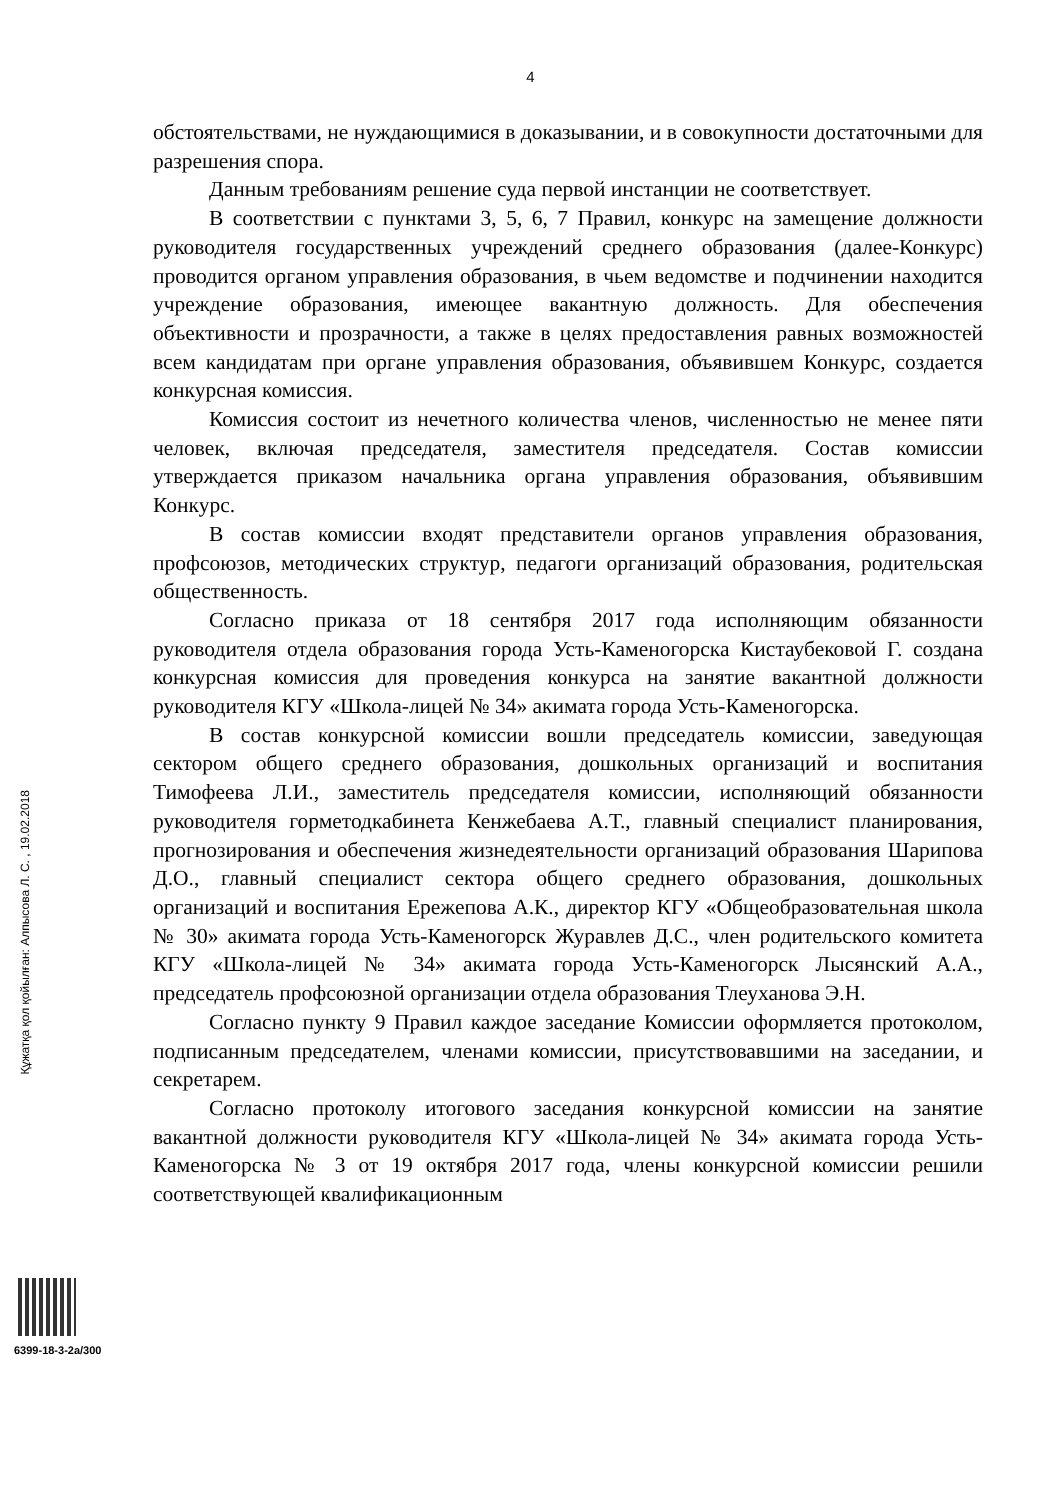4
обстоятельствами, не нуждающимися в доказывании, и в совокупности достаточными для разрешения спора.
Данным требованиям решение суда первой инстанции не соответствует.
В соответствии с пунктами 3, 5, 6, 7 Правил, конкурс на замещение должности руководителя государственных учреждений среднего образования (далее-Конкурс) проводится органом управления образования, в чьем ведомстве и подчинении находится учреждение образования, имеющее вакантную должность. Для обеспечения объективности и прозрачности, а также в целях предоставления равных возможностей всем кандидатам при органе управления образования, объявившем Конкурс, создается конкурсная комиссия.
Комиссия состоит из нечетного количества членов, численностью не менее пяти человек, включая председателя, заместителя председателя. Состав комиссии утверждается приказом начальника органа управления образования, объявившим Конкурс.
В состав комиссии входят представители органов управления образования, профсоюзов, методических структур, педагоги организаций образования, родительская общественность.
Согласно приказа от 18 сентября 2017 года исполняющим обязанности руководителя отдела образования города Усть-Каменогорска Кистаубековой Г. создана конкурсная комиссия для проведения конкурса на занятие вакантной должности руководителя КГУ «Школа-лицей № 34» акимата города Усть-Каменогорска.
В состав конкурсной комиссии вошли председатель комиссии, заведующая сектором общего среднего образования, дошкольных организаций и воспитания Тимофеева Л.И., заместитель председателя комиссии, исполняющий обязанности руководителя горметодкабинета Кенжебаева А.Т., главный специалист планирования, прогнозирования и обеспечения жизнедеятельности организаций образования Шарипова Д.О., главный специалист сектора общего среднего образования, дошкольных организаций и воспитания Ережепова А.К., директор КГУ «Общеобразовательная школа № 30» акимата города Усть-Каменогорск Журавлев Д.С., член родительского комитета КГУ «Школа-лицей № 34» акимата города Усть-Каменогорск Лысянский А.А., председатель профсоюзной организации отдела образования Тлеуханова Э.Н.
Согласно пункту 9 Правил каждое заседание Комиссии оформляется протоколом, подписанным председателем, членами комиссии, присутствовавшими на заседании, и секретарем.
Согласно протоколу итогового заседания конкурсной комиссии на занятие вакантной должности руководителя КГУ «Школа-лицей № 34» акимата города Усть-Каменогорска № 3 от 19 октября 2017 года, члены конкурсной комиссии решили соответствующей квалификационным
Құжатқа қол қойылған: Алпысова Л. С. , 19.02.2018
6399-18-3-2а/300